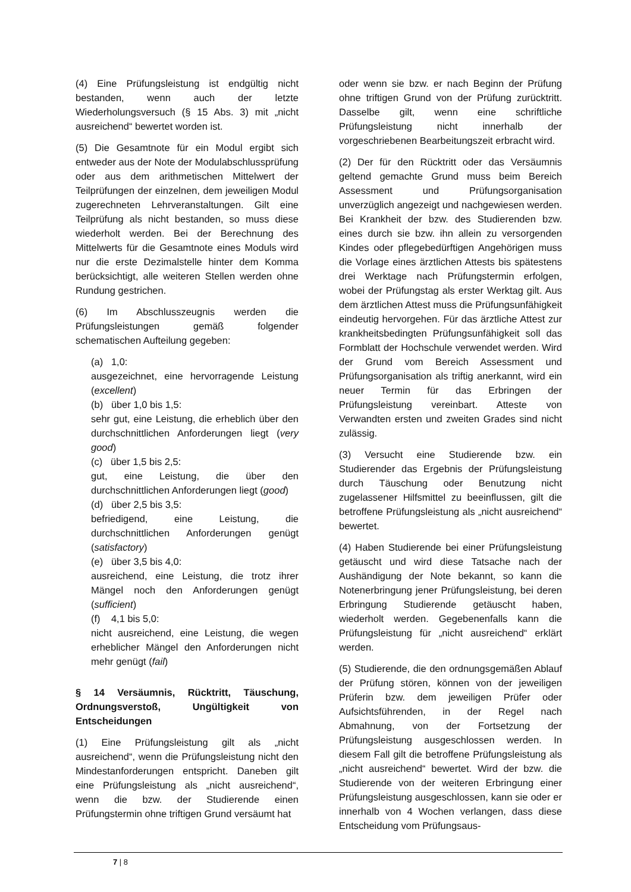(4) Eine Prüfungsleistung ist endgültig nicht bestanden, wenn auch der letzte Wiederholungsversuch (§ 15 Abs. 3) mit „nicht ausreichend“ bewertet worden ist.
(5) Die Gesamtnote für ein Modul ergibt sich entweder aus der Note der Modulabschlussprüfung oder aus dem arithmetischen Mittelwert der Teilprüfungen der einzelnen, dem jeweiligen Modul zugerechneten Lehrveranstaltungen. Gilt eine Teilprüfung als nicht bestanden, so muss diese wiederholt werden. Bei der Berechnung des Mittelwerts für die Gesamtnote eines Moduls wird nur die erste Dezimalstelle hinter dem Komma berücksichtigt, alle weiteren Stellen werden ohne Rundung gestrichen.
(6) Im Abschlusszeugnis werden die Prüfungsleistungen gemäß folgender schematischen Aufteilung gegeben:
(a) 1,0:
ausgezeichnet, eine hervorragende Leistung (excellent)
(b) über 1,0 bis 1,5:
sehr gut, eine Leistung, die erheblich über den durchschnittlichen Anforderungen liegt (very good)
(c) über 1,5 bis 2,5:
gut, eine Leistung, die über den durchschnittlichen Anforderungen liegt (good)
(d) über 2,5 bis 3,5:
befriedigend, eine Leistung, die durchschnittlichen Anforderungen genügt (satisfactory)
(e) über 3,5 bis 4,0:
ausreichend, eine Leistung, die trotz ihrer Mängel noch den Anforderungen genügt (sufficient)
(f) 4,1 bis 5,0:
nicht ausreichend, eine Leistung, die wegen erheblicher Mängel den Anforderungen nicht mehr genügt (fail)
§ 14 Versäumnis, Rücktritt, Täuschung, Ordnungsverstoß, Ungültigkeit von Entscheidungen
(1) Eine Prüfungsleistung gilt als „nicht ausreichend“, wenn die Prüfungsleistung nicht den Mindestanforderungen entspricht. Daneben gilt eine Prüfungsleistung als „nicht ausreichend“, wenn die bzw. der Studierende einen Prüfungstermin ohne triftigen Grund versäumt hat
oder wenn sie bzw. er nach Beginn der Prüfung ohne triftigen Grund von der Prüfung zurücktritt. Dasselbe gilt, wenn eine schriftliche Prüfungsleistung nicht innerhalb der vorgeschriebenen Bearbeitungszeit erbracht wird.
(2) Der für den Rücktritt oder das Versäumnis geltend gemachte Grund muss beim Bereich Assessment und Prüfungsorganisation unverzüglich angezeigt und nachgewiesen werden. Bei Krankheit der bzw. des Studierenden bzw. eines durch sie bzw. ihn allein zu versorgenden Kindes oder pflegebedürftigen Angehörigen muss die Vorlage eines ärztlichen Attests bis spätestens drei Werktage nach Prüfungstermin erfolgen, wobei der Prüfungstag als erster Werktag gilt. Aus dem ärztlichen Attest muss die Prüfungsunfähigkeit eindeutig hervorgehen. Für das ärztliche Attest zur krankheitsbedingten Prüfungsunfähigkeit soll das Formblatt der Hochschule verwendet werden. Wird der Grund vom Bereich Assessment und Prüfungsorganisation als triftig anerkannt, wird ein neuer Termin für das Erbringen der Prüfungsleistung vereinbart. Atteste von Verwandten ersten und zweiten Grades sind nicht zulässig.
(3) Versucht eine Studierende bzw. ein Studierender das Ergebnis der Prüfungsleistung durch Täuschung oder Benutzung nicht zugelassener Hilfsmittel zu beeinflussen, gilt die betroffene Prüfungsleistung als „nicht ausreichend“ bewertet.
(4) Haben Studierende bei einer Prüfungsleistung getäuscht und wird diese Tatsache nach der Aushändigung der Note bekannt, so kann die Notenerbringung jener Prüfungsleistung, bei deren Erbringung Studierende getäuscht haben, wiederholt werden. Gegebenenfalls kann die Prüfungsleistung für „nicht ausreichend“ erklärt werden.
(5) Studierende, die den ordnungsgemäßen Ablauf der Prüfung stören, können von der jeweiligen Prüferin bzw. dem jeweiligen Prüfer oder Aufsichtsführenden, in der Regel nach Abmahnung, von der Fortsetzung der Prüfungsleistung ausgeschlossen werden. In diesem Fall gilt die betroffene Prüfungsleistung als „nicht ausreichend“ bewertet. Wird der bzw. die Studierende von der weiteren Erbringung einer Prüfungsleistung ausgeschlossen, kann sie oder er innerhalb von 4 Wochen verlangen, dass diese Entscheidung vom Prüfungsaus-
7 | 8